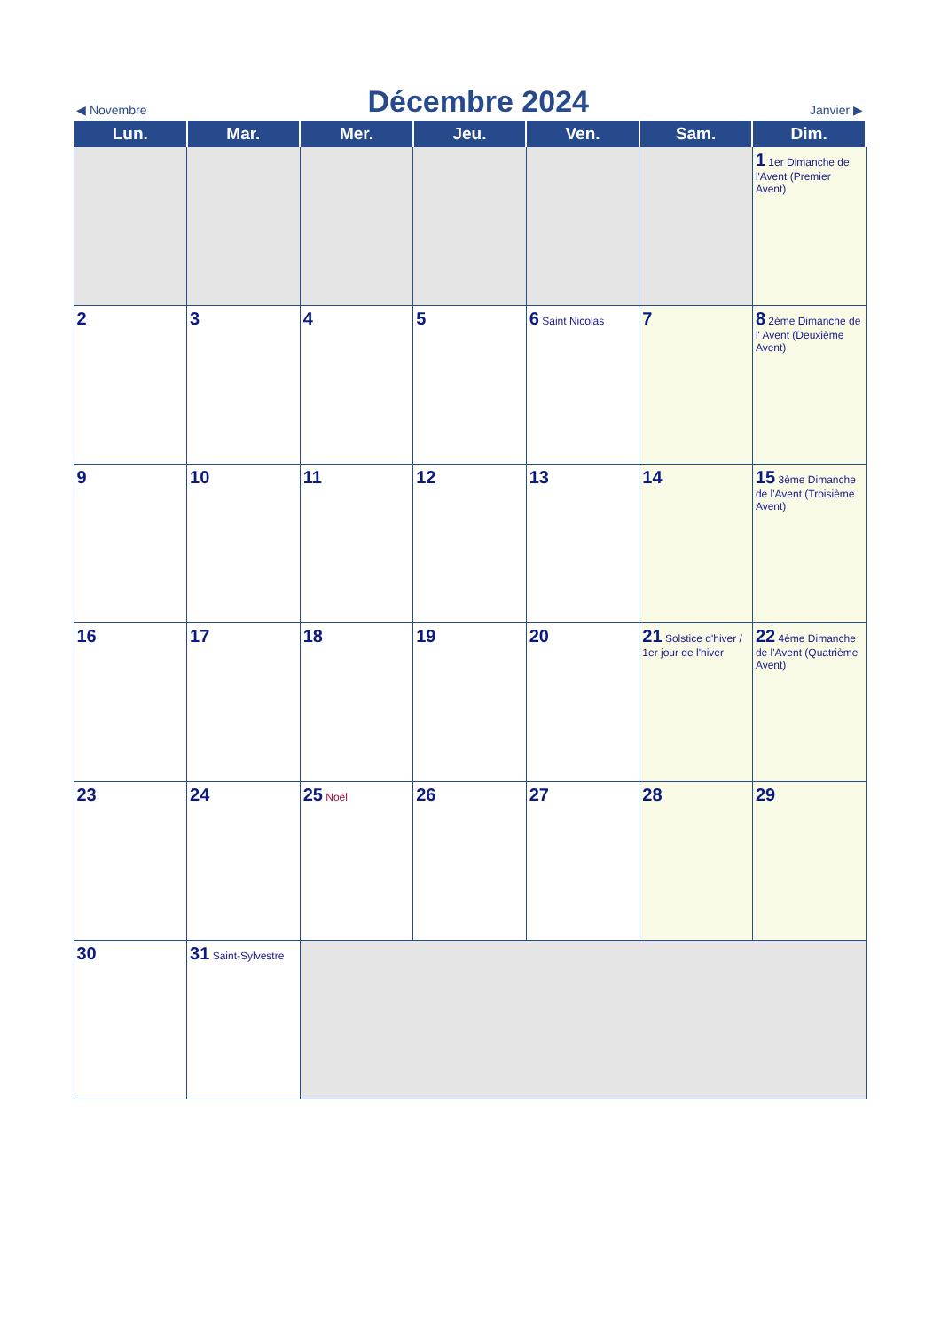◀ Novembre
Décembre 2024
Janvier ▶
| Lun. | Mar. | Mer. | Jeu. | Ven. | Sam. | Dim. |
| --- | --- | --- | --- | --- | --- | --- |
| | | | | | | 1 1er Dimanche de l'Avent (Premier Avent) |
| 2 | 3 | 4 | 5 | 6 Saint Nicolas | 7 | 8 2ème Dimanche de l' Avent (Deuxième Avent) |
| 9 | 10 | 11 | 12 | 13 | 14 | 15 3ème Dimanche de l'Avent (Troisième Avent) |
| 16 | 17 | 18 | 19 | 20 | 21 Solstice d'hiver / 1er jour de l'hiver | 22 4ème Dimanche de l'Avent (Quatrième Avent) |
| 23 | 24 | 25 Noël | 26 | 27 | 28 | 29 |
| 30 | 31 Saint-Sylvestre | | | | | |